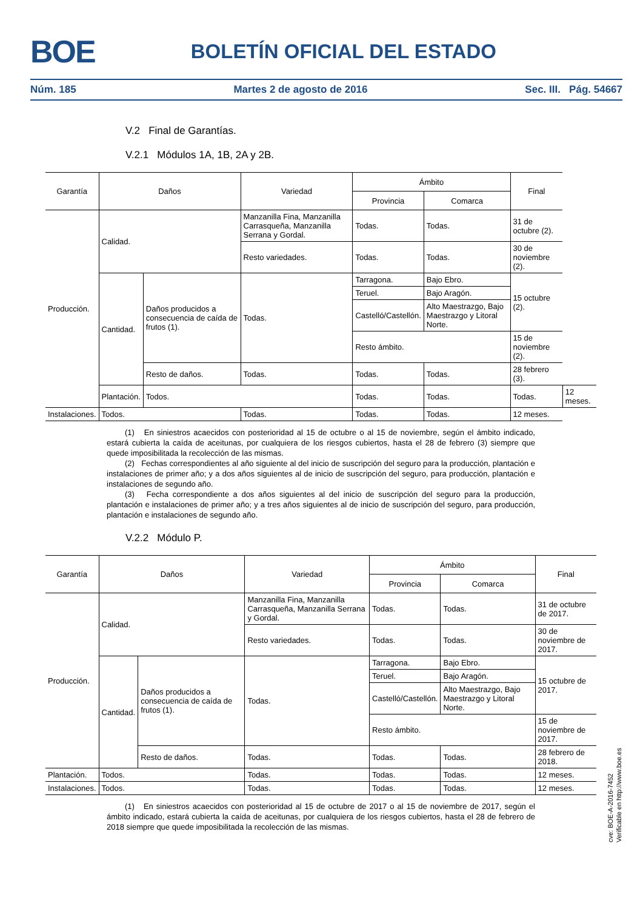BOE BOLETÍN OFICIAL DEL ESTADO
Núm. 185 Martes 2 de agosto de 2016 Sec. III. Pág. 54667
V.2 Final de Garantías.
V.2.1 Módulos 1A, 1B, 2A y 2B.
| Garantía | Daños | | Variedad | Ámbito | | | Final | |
| --- | --- | --- | --- | --- | --- | --- | --- | --- |
| | | | | Provincia | Comarca | | | |
| Producción. | Calidad. | | Manzanilla Fina, Manzanilla Carrasqueña, Manzanilla Serrana y Gordal. | Todas. | Todas. | | 31 de octubre (2). | |
| | | | Resto variedades. | Todas. | Todas. | | 30 de noviembre (2). | |
| | Cantidad. | Daños producidos a consecuencia de caída de frutos (1). | Todas. | Tarragona. | Bajo Ebro. | | 15 octubre (2). | |
| | | | | Teruel. | Bajo Aragón. | | | |
| | | | | Castelló/Castellón. | Alto Maestrazgo, Bajo Maestrazgo y Litoral Norte. | | | |
| | | | | Resto ámbito. | | | 15 de noviembre (2). | |
| | | Resto de daños. | Todas. | Todas. | | Todas. | 28 febrero (3). | |
| | Plantación. | Todos. | | Todas. | Todas. | | Todas. | 12 meses. |
| Instalaciones. | Todos. | | Todas. | Todas. | | Todas. | 12 meses. | |
(1) En siniestros acaecidos con posterioridad al 15 de octubre o al 15 de noviembre, según el ámbito indicado, estará cubierta la caída de aceitunas, por cualquiera de los riesgos cubiertos, hasta el 28 de febrero (3) siempre que quede imposibilitada la recolección de las mismas.
(2) Fechas correspondientes al año siguiente al del inicio de suscripción del seguro para la producción, plantación e instalaciones de primer año; y a dos años siguientes al de inicio de suscripción del seguro, para producción, plantación e instalaciones de segundo año.
(3) Fecha correspondiente a dos años siguientes al del inicio de suscripción del seguro para la producción, plantación e instalaciones de primer año; y a tres años siguientes al de inicio de suscripción del seguro, para producción, plantación e instalaciones de segundo año.
V.2.2 Módulo P.
| Garantía | Daños | | Variedad | Ámbito | | Final |
| --- | --- | --- | --- | --- | --- | --- |
| | | | | Provincia | Comarca | |
| Producción. | Calidad. | | Manzanilla Fina, Manzanilla Carrasqueña, Manzanilla Serrana y Gordal. | Todas. | Todas. | 31 de octubre de 2017. |
| | | | Resto variedades. | Todas. | Todas. | 30 de noviembre de 2017. |
| | Cantidad. | Daños producidos a consecuencia de caída de frutos (1). | Todas. | Tarragona. | Bajo Ebro. | 15 octubre de 2017. |
| | | | | Teruel. | Bajo Aragón. | |
| | | | | Castelló/Castellón. | Alto Maestrazgo, Bajo Maestrazgo y Litoral Norte. | |
| | | | | Resto ámbito. | | 15 de noviembre de 2017. |
| | | Resto de daños. | Todas. | Todas. | Todas. | 28 febrero de 2018. |
| Plantación. | Todos. | | Todas. | Todas. | Todas. | 12 meses. |
| Instalaciones. | Todos. | | Todas. | Todas. | Todas. | 12 meses. |
(1) En siniestros acaecidos con posterioridad al 15 de octubre de 2017 o al 15 de noviembre de 2017, según el ámbito indicado, estará cubierta la caída de aceitunas, por cualquiera de los riesgos cubiertos, hasta el 28 de febrero de 2018 siempre que quede imposibilitada la recolección de las mismas.
cve: BOE-A-2016-7452
Verificable en http://www.boe.es